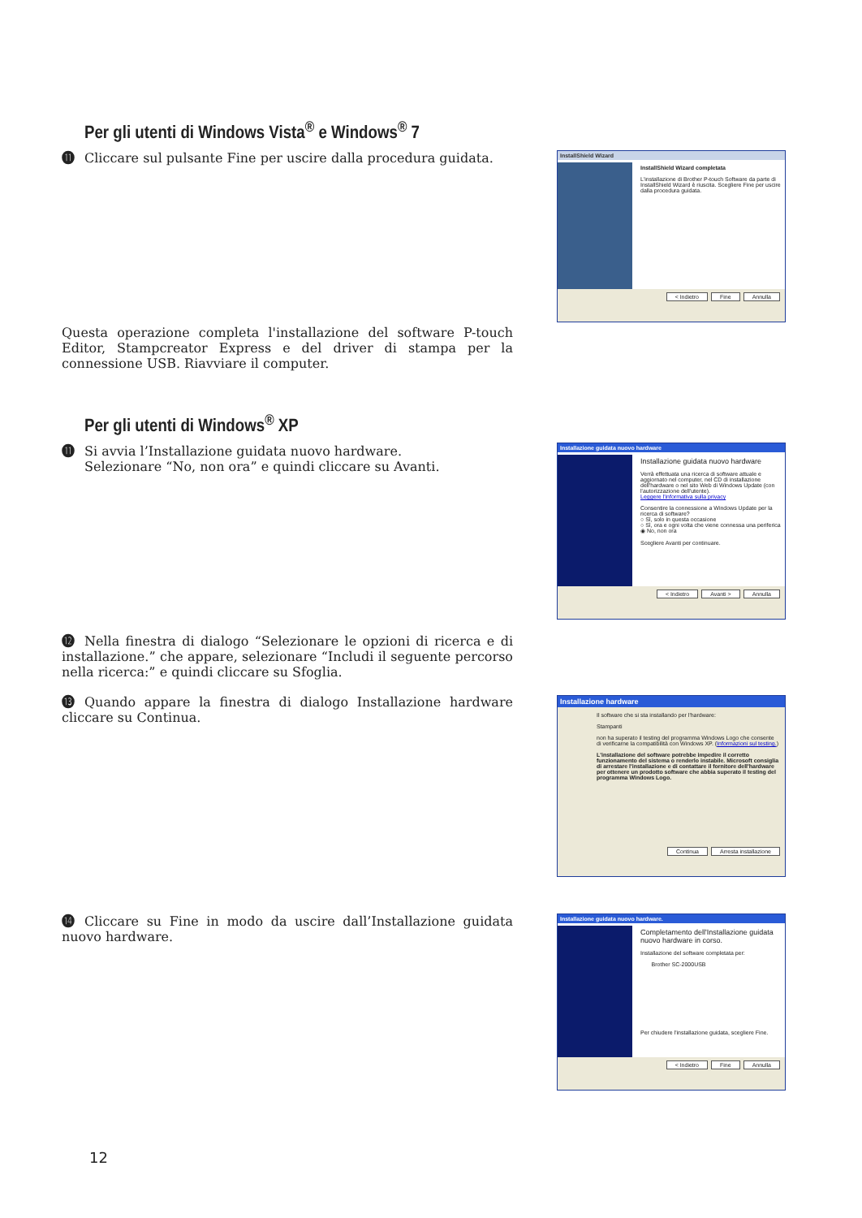Per gli utenti di Windows Vista<sup>®</sup> e Windows<sup>®</sup> 7
⓫ Cliccare sul pulsante Fine per uscire dalla procedura guidata.
InstallShield Wizard
InstallShield Wizard completata
L'installazione di Brother P-touch Software da parte di InstallShield Wizard è riuscita. Scegliere Fine per uscire dalla procedura guidata.
< Indietro Fine Annulla
Questa operazione completa l'installazione del software P-touch Editor, Stampcreator Express e del driver di stampa per la connessione USB. Riavviare il computer.
Per gli utenti di Windows<sup>®</sup> XP
⓫ Si avvia l’Installazione guidata nuovo hardware.
Selezionare “No, non ora” e quindi cliccare su Avanti.
Installazione guidata nuovo hardware
Installazione guidata nuovo hardware
Verrà effettuata una ricerca di software attuale e aggiornato nel computer, nel CD di installazione dell'hardware o nel sito Web di Windows Update (con l'autorizzazione dell'utente).
Leggere l'informativa sulla privacy
Consentire la connessione a Windows Update per la ricerca di software?
○ Sì, solo in questa occasione
○ Sì, ora e ogni volta che viene connessa una periferica
◉ No, non ora
Scegliere Avanti per continuare.
< Indietro Avanti > Annulla
⓬ Nella finestra di dialogo “Selezionare le opzioni di ricerca e di installazione.” che appare, selezionare “Includi il seguente percorso nella ricerca:” e quindi cliccare su Sfoglia.
⓭ Quando appare la finestra di dialogo Installazione hardware cliccare su Continua.
Installazione hardware
Il software che si sta installando per l'hardware:
Stampanti
non ha superato il testing del programma Windows Logo che consente di verificarne la compatibilità con Windows XP. (Informazioni sul testing.)
L'installazione del software potrebbe impedire il corretto funzionamento del sistema o renderlo instabile. Microsoft consiglia di arrestare l'installazione e di contattare il fornitore dell'hardware per ottenere un prodotto software che abbia superato il testing del programma Windows Logo.
Continua Arresta installazione
⓮ Cliccare su Fine in modo da uscire dall’Installazione guidata nuovo hardware.
Installazione guidata nuovo hardware.
Completamento dell'Installazione guidata nuovo hardware in corso.
Installazione del software completata per:
Brother SC-2000USB
Per chiudere l'installazione guidata, scegliere Fine.
< Indietro Fine Annulla
12